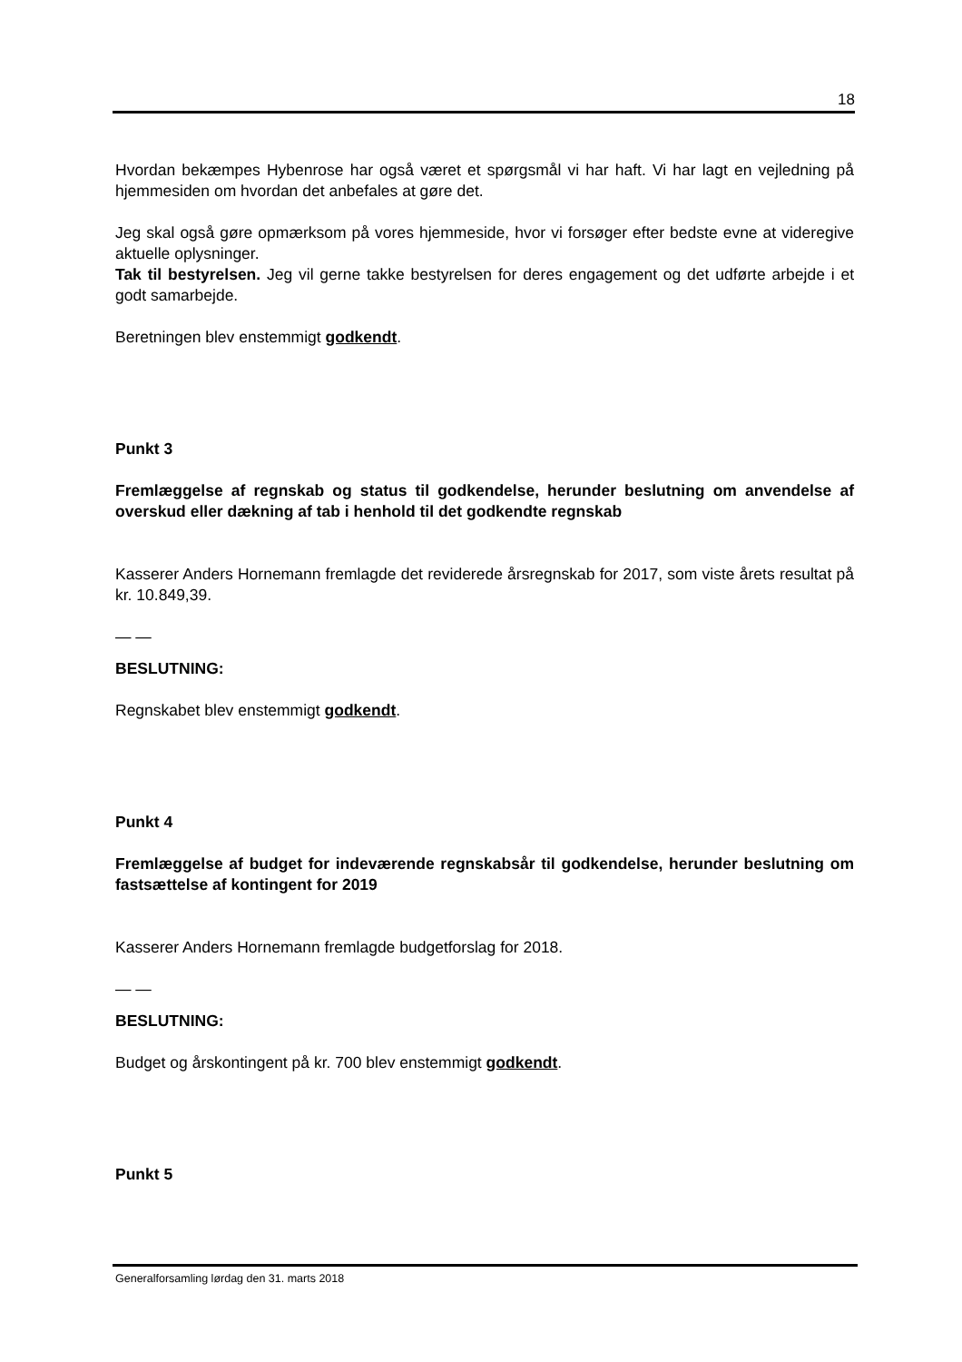18
Hvordan bekæmpes Hybenrose har også været et spørgsmål vi har haft. Vi har lagt en vejledning på hjemmesiden om hvordan det anbefales at gøre det.
Jeg skal også gøre opmærksom på vores hjemmeside, hvor vi forsøger efter bedste evne at videregive aktuelle oplysninger.
Tak til bestyrelsen. Jeg vil gerne takke bestyrelsen for deres engagement og det udførte arbejde i et godt samarbejde.
Beretningen blev enstemmigt godkendt.
Punkt 3
Fremlæggelse af regnskab og status til godkendelse, herunder beslutning om anvendelse af overskud eller dækning af tab i henhold til det godkendte regnskab
Kasserer Anders Hornemann fremlagde det reviderede årsregnskab for 2017, som viste årets resultat på kr. 10.849,39.
— —
BESLUTNING:
Regnskabet blev enstemmigt godkendt.
Punkt 4
Fremlæggelse af budget for indeværende regnskabsår til godkendelse, herunder beslutning om fastsættelse af kontingent for 2019
Kasserer Anders Hornemann fremlagde budgetforslag for 2018.
— —
BESLUTNING:
Budget og årskontingent på kr. 700 blev enstemmigt godkendt.
Punkt 5
Generalforsamling lørdag den 31. marts 2018